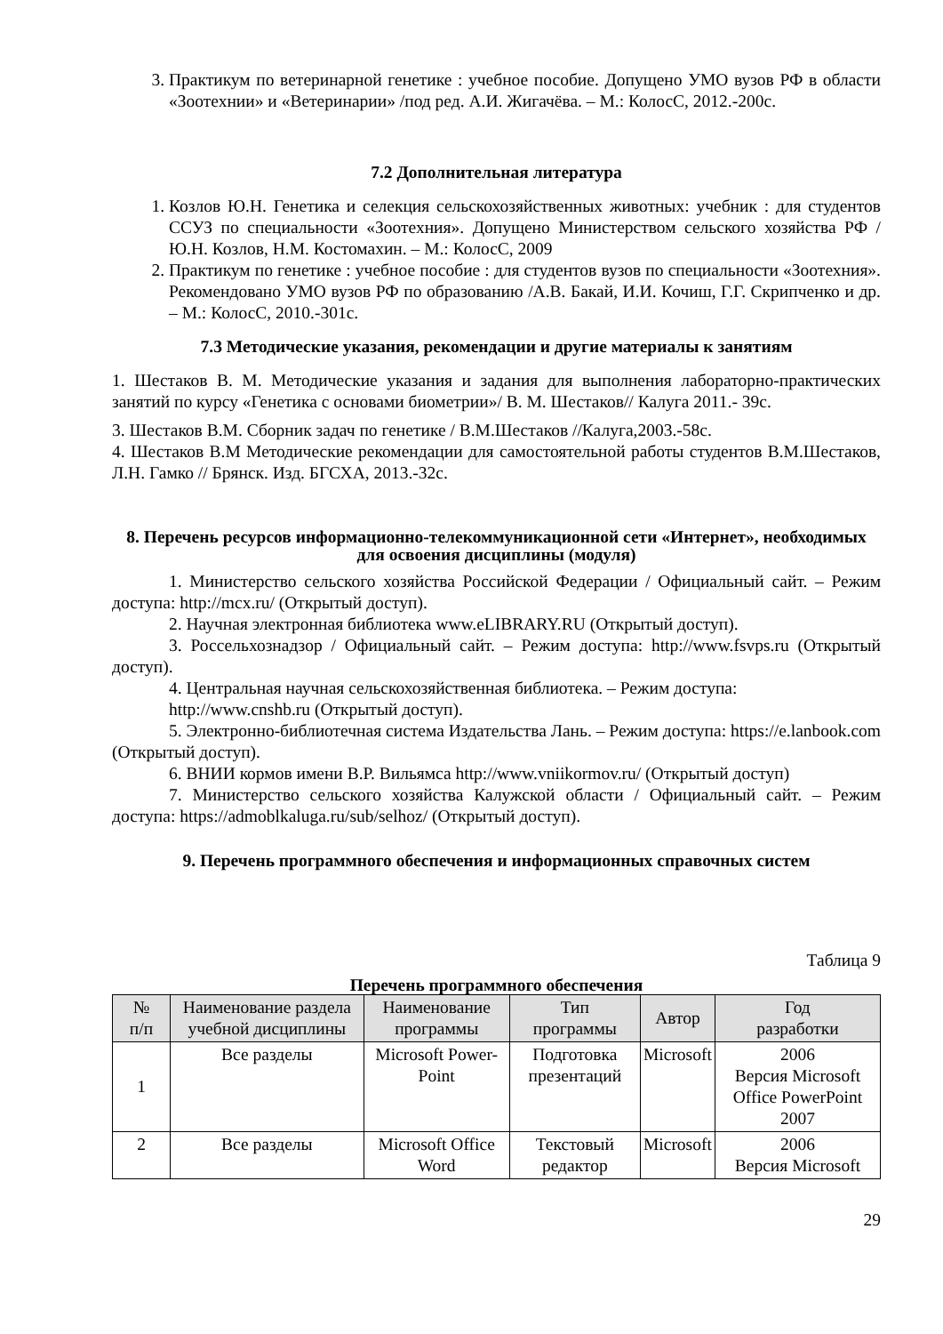3. Практикум по ветеринарной генетике : учебное пособие. Допущено УМО вузов РФ в области «Зоотехнии» и «Ветеринарии» /под ред. А.И. Жигачёва. – М.: КолосС, 2012.-200с.
7.2 Дополнительная литература
1. Козлов Ю.Н. Генетика и селекция сельскохозяйственных животных: учебник : для студентов ССУЗ по специальности «Зоотехния». Допущено Министерством сельского хозяйства РФ / Ю.Н. Козлов, Н.М. Костомахин. – М.: КолосС, 2009
2. Практикум по генетике : учебное пособие : для студентов вузов по специальности «Зоотехния». Рекомендовано УМО вузов РФ по образованию /А.В. Бакай, И.И. Кочиш, Г.Г. Скрипченко и др. – М.: КолосС, 2010.-301с.
7.3 Методические указания, рекомендации и другие материалы к занятиям
1. Шестаков В. М. Методические указания и задания для выполнения лабораторно-практических занятий по курсу «Генетика с основами биометрии»/ В. М. Шестаков// Калуга 2011.- 39с.
3. Шестаков В.М. Сборник задач по генетике / В.М.Шестаков //Калуга,2003.-58с.
4. Шестаков В.М Методические рекомендации для самостоятельной работы студентов В.М.Шестаков, Л.Н. Гамко // Брянск. Изд. БГСХА, 2013.-32с.
8. Перечень ресурсов информационно-телекоммуникационной сети «Интернет», необходимых для освоения дисциплины (модуля)
1. Министерство сельского хозяйства Российской Федерации / Официальный сайт. – Режим доступа: http://mcx.ru/ (Открытый доступ).
2. Научная электронная библиотека www.eLIBRARY.RU (Открытый доступ).
3. Россельхознадзор / Официальный сайт. – Режим доступа: http://www.fsvps.ru (Открытый доступ).
4. Центральная научная сельскохозяйственная библиотека. – Режим доступа:
http://www.cnshb.ru (Открытый доступ).
5. Электронно-библиотечная система Издательства Лань. – Режим доступа: https://e.lanbook.com (Открытый доступ).
6. ВНИИ кормов имени В.Р. Вильямса http://www.vniikormov.ru/ (Открытый доступ)
7. Министерство сельского хозяйства Калужской области / Официальный сайт. – Режим доступа: https://admoblkaluga.ru/sub/selhoz/ (Открытый доступ).
9. Перечень программного обеспечения и информационных справочных систем
Таблица 9
Перечень программного обеспечения
| № п/п | Наименование раздела учебной дисциплины | Наименование программы | Тип программы | Автор | Год разработки |
| --- | --- | --- | --- | --- | --- |
| 1 | Все разделы | Microsoft Power-Point | Подготовка презентаций | Microsoft | 2006 Версия Microsoft Office PowerPoint 2007 |
| 2 | Все разделы | Microsoft Office Word | Текстовый редактор | Microsoft | 2006 Версия Microsoft |
29